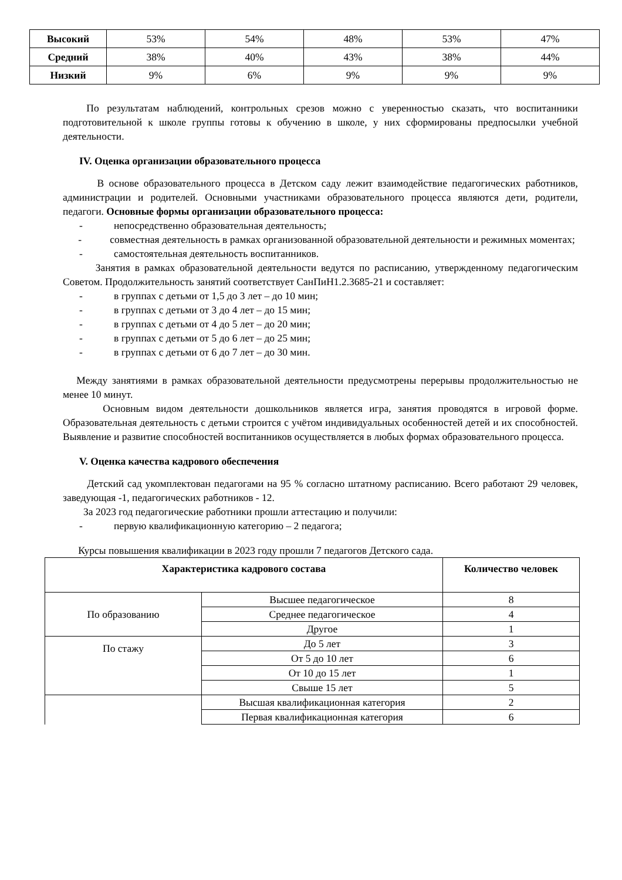| Высокий | 53% | 54% | 48% | 53% | 47% |
| Средний | 38% | 40% | 43% | 38% | 44% |
| Низкий | 9% | 6% | 9% | 9% | 9% |
По результатам наблюдений, контрольных срезов можно с уверенностью сказать, что воспитанники подготовительной к школе группы готовы к обучению в школе, у них сформированы предпосылки учебной деятельности.
IV. Оценка организации образовательного процесса
В основе образовательного процесса в Детском саду лежит взаимодействие педагогических работников, администрации и родителей. Основными участниками образовательного процесса являются дети, родители, педагоги. Основные формы организации образовательного процесса:
- непосредственно образовательная деятельность;
- совместная деятельность в рамках организованной образовательной деятельности и режимных моментах;
- самостоятельная деятельность воспитанников.
Занятия в рамках образовательной деятельности ведутся по расписанию, утвержденному педагогическим Советом. Продолжительность занятий соответствует СанПиН1.2.3685-21 и составляет:
- в группах с детьми от 1,5 до 3 лет – до 10 мин;
- в группах с детьми от 3 до 4 лет – до 15 мин;
- в группах с детьми от 4 до 5 лет – до 20 мин;
- в группах с детьми от 5 до 6 лет – до 25 мин;
- в группах с детьми от 6 до 7 лет – до 30 мин.
Между занятиями в рамках образовательной деятельности предусмотрены перерывы продолжительностью не менее 10 минут.
Основным видом деятельности дошкольников является игра, занятия проводятся в игровой форме. Образовательная деятельность с детьми строится с учётом индивидуальных особенностей детей и их способностей. Выявление и развитие способностей воспитанников осуществляется в любых формах образовательного процесса.
V. Оценка качества кадрового обеспечения
Детский сад укомплектован педагогами на 95 % согласно штатному расписанию. Всего работают 29 человек, заведующая -1, педагогических работников - 12.
За 2023 год педагогические работники прошли аттестацию и получили:
- первую квалификационную категорию – 2 педагога;
Курсы повышения квалификации в 2023 году прошли 7 педагогов Детского сада.
| Характеристика кадрового состава | | Количество человек |
| --- | --- | --- |
| По образованию | Высшее педагогическое | 8 |
| | Среднее педагогическое | 4 |
| | Другое | 1 |
| По стажу | До 5 лет | 3 |
| | От 5 до 10 лет | 6 |
| | От 10 до 15 лет | 1 |
| | Свыше 15 лет | 5 |
| | Высшая квалификационная категория | 2 |
| | Первая квалификационная категория | 6 |